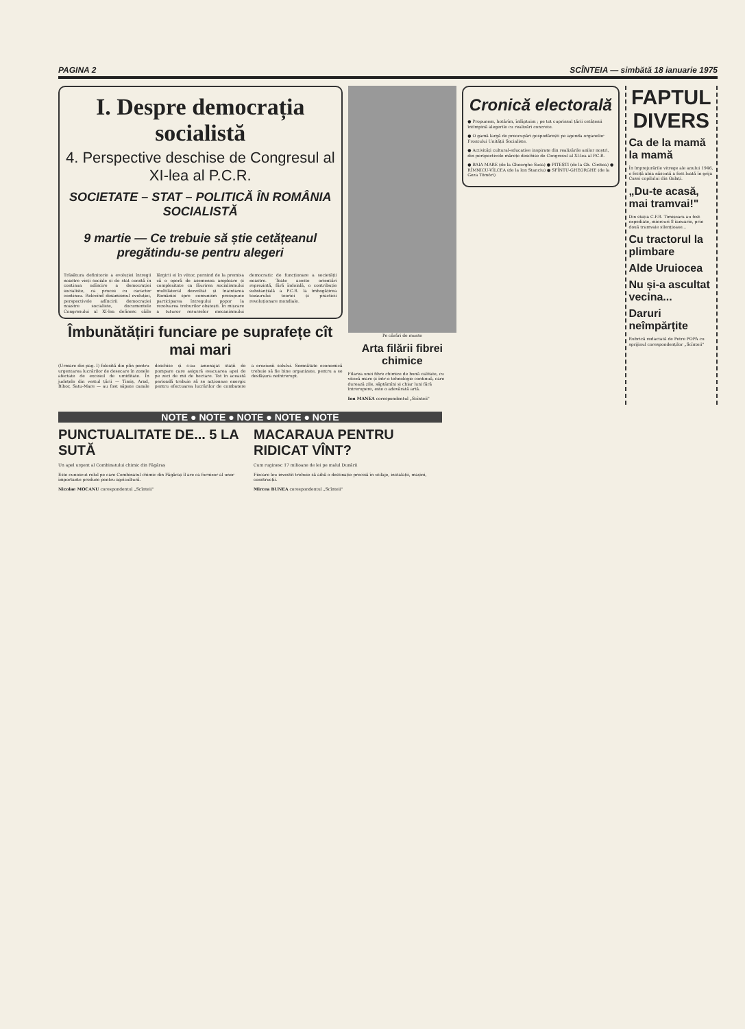PAGINA 2 SCÎNTEIA — simbătă 18 ianuarie 1975
I. Despre democrația socialistă
4. Perspective deschise de Congresul al XI-lea al P.C.R.
SOCIETATE – STAT – POLITICĂ ÎN ROMÂNIA SOCIALISTĂ
9 martie — Ce trebuie să știe cetățeanul pregătindu-se pentru alegeri
Trăsătura definitorie a evoluției întregii noastre vieți sociale și de stat constă în continua adîncire a democrației socialiste, ca proces cu caracter continuu. Relevînd dinamismul evoluției, perspectivele adîncirii democrației noastre socialiste, documentele Congresului al XI-lea definesc căile lărgirii ei în viitor, pornind de la premisa că o operă de asemenea amploare și complexitate ca făurirea socialismului multilateral dezvoltat și înaintarea României spre comunism presupune participarea întregului popor la rezolvarea treburilor obștești. În mișcare a tuturor resurselor mecanismului democratic de funcționare a societății noastre. Toate aceste orientări reprezintă, fără îndoială, o contribuție substanțială a P.C.R. la îmbogățirea tezaurului teoriei și practicii revoluționare mondiale.
Îmbunătățiri funciare pe suprafețe cît mai mari
(Urmare din pag. I) folosită din plin pentru urgentarea lucrărilor de desecare în zonele afectate de excesul de umiditate. În județele din vestul țării — Timiș, Arad, Bihor, Satu-Mare — au fost săpate canale deschise și s-au amenajat stații de pompare care asigură evacuarea apei de pe zeci de mii de hectare. Tot în această perioadă trebuie să se acționeze energic pentru efectuarea lucrărilor de combatere a eroziunii solului. Semnătate economică trebuie să fie bine organizate, pentru a se desfășura neîntrerupt.
Pe cărări de munte
Arta filării fibrei chimice
Filarea unei fibre chimice de bună calitate, cu viteză mare și într-o tehnologie continuă, care durează zile, săptămîni și chiar luni fără întrerupere, este o adevărată artă.
Ion MANEA corespondentul „Scînteii"
Cronică electorală
● Propunem, hotărîm, înfăptuim ; pe tot cuprinsul țării cetățenii întîmpină alegerile cu realizări concrete.
● O gamă largă de preocupări gospodărești pe agenda organelor Frontului Unității Socialiste.
● Activități cultural-educative inspirate din realizările anilor noștri, din perspectivele mărețe deschise de Congresul al XI-lea al P.C.R.
● BAIA MARE (de la Gheorghe Susa) ● PITEȘTI (de la Gh. Cîrstea) ● RÎMNICU-VÎLCEA (de la Ion Stanciu) ● SFÎNTU-GHEORGHE (de la Geza Tömöri)
FAPTUL DIVERS
Ca de la mamă la mamă
În împrejurările vitrege ale anului 1946, o fetiță abia născută a fost luată în grija Casei copilului din Galați.
„Du-te acasă, mai tramvai!"
Din stația C.F.R. Timișoara au fost expediate, miercuri 8 ianuarie, prin două tramvaie silențioase...
Cu tractorul la plimbare
Alde Uruiocea
Nu și-a ascultat vecina...
Daruri neîmpărțite
Rubrică redactată de Petre POPA cu sprijinul corespondenților „Scînteii"
NOTE ● NOTE ● NOTE ● NOTE ● NOTE
PUNCTUALITATE DE... 5 LA SUTĂ
Un apel urgent al Combinatului chimic din Făgăraș
Este cunoscut rolul pe care Combinatul chimic din Făgăraș îl are ca furnizor al unor importante produse pentru agricultură.
Nicolae MOCANU corespondentul „Scînteii"
MACARAUA PENTRU RIDICAT VÎNT?
Cum ruginesc 17 milioane de lei pe malul Dunării
Fiecare leu investit trebuie să aibă o destinație precisă în utilaje, instalații, mașini, construcții.
Mircea BUNEA corespondentul „Scînteii"